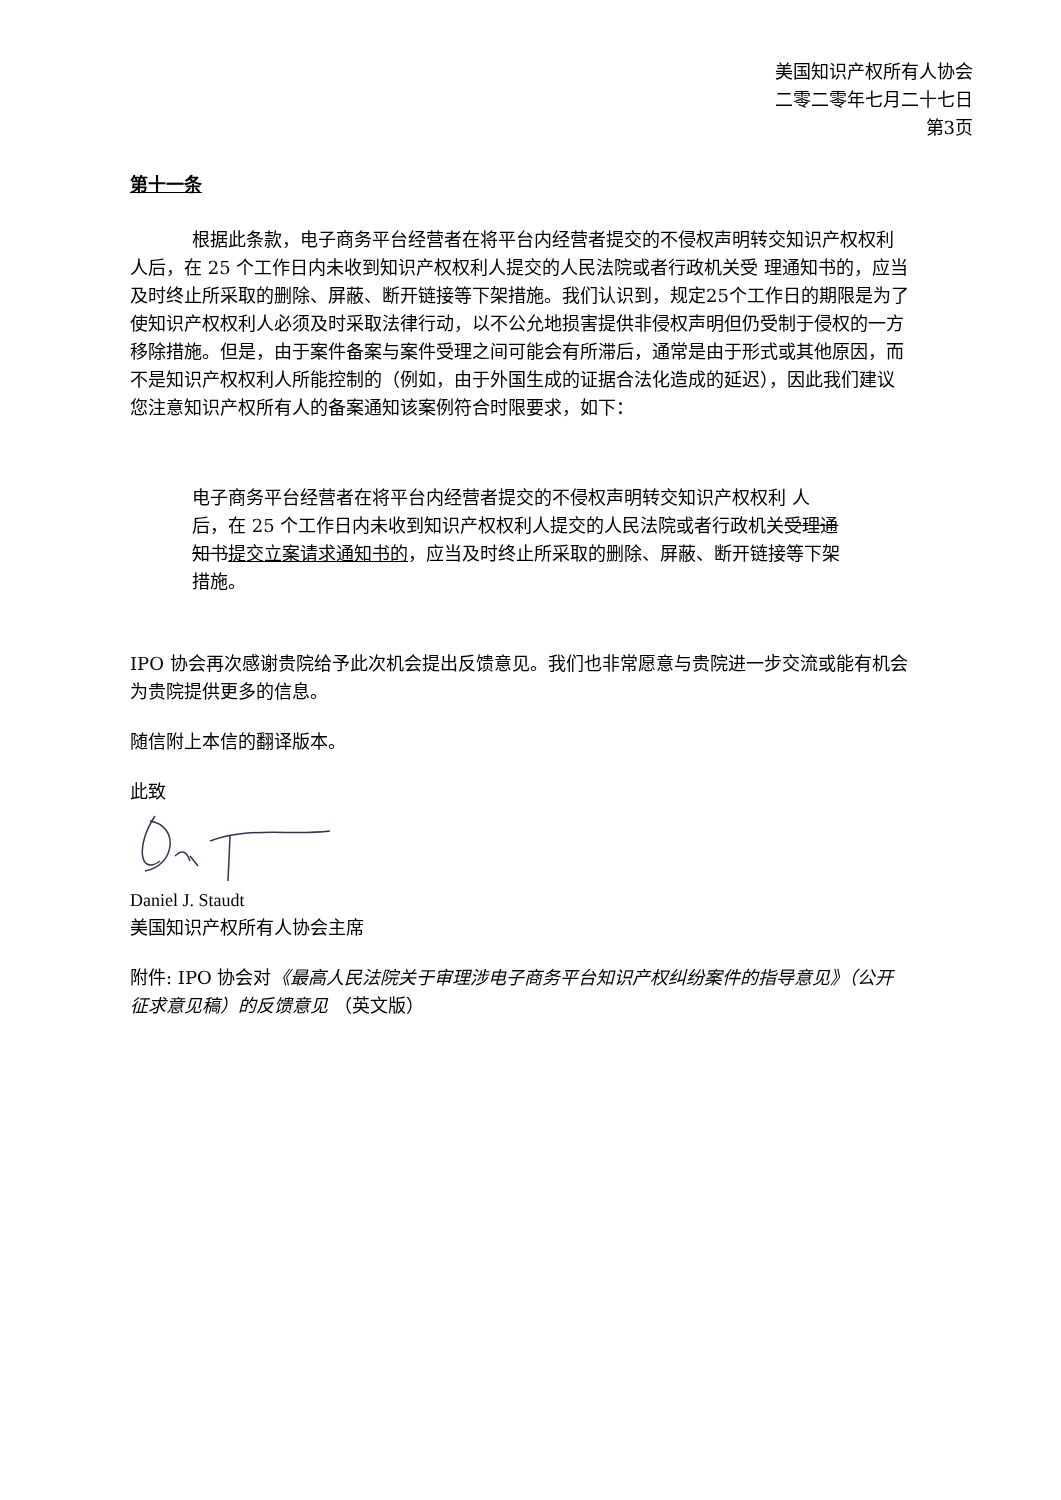美国知识产权所有人协会
二零二零年七月二十七日
第3页
第十一条
根据此条款，电子商务平台经营者在将平台内经营者提交的不侵权声明转交知识产权权利 人后，在 25 个工作日内未收到知识产权权利人提交的人民法院或者行政机关受 理通知书的，应当及时终止所采取的删除、屏蔽、断开链接等下架措施。我们认识到，规定25个工作日的期限是为了使知识产权权利人必须及时采取法律行动，以不公允地损害提供非侵权声明但仍受制于侵权的一方移除措施。但是，由于案件备案与案件受理之间可能会有所滞后，通常是由于形式或其他原因，而不是知识产权权利人所能控制的（例如，由于外国生成的证据合法化造成的延迟），因此我们建议您注意知识产权所有人的备案通知该案例符合时限要求，如下：
电子商务平台经营者在将平台内经营者提交的不侵权声明转交知识产权权利 人后，在 25 个工作日内未收到知识产权权利人提交的人民法院或者行政机关受理通知书 提交立案请求通知书的，应当及时终止所采取的删除、屏蔽、断开链接等下架措施。
IPO 协会再次感谢贵院给予此次机会提出反馈意见。我们也非常愿意与贵院进一步交流或能有机会为贵院提供更多的信息。
随信附上本信的翻译版本。
此致
Daniel J. Staudt
美国知识产权所有人协会主席
附件: IPO 协会对《最高人民法院关于审理涉电子商务平台知识产权纠纷案件的指导意见》（公开征求意见稿）的反馈意见 （英文版）